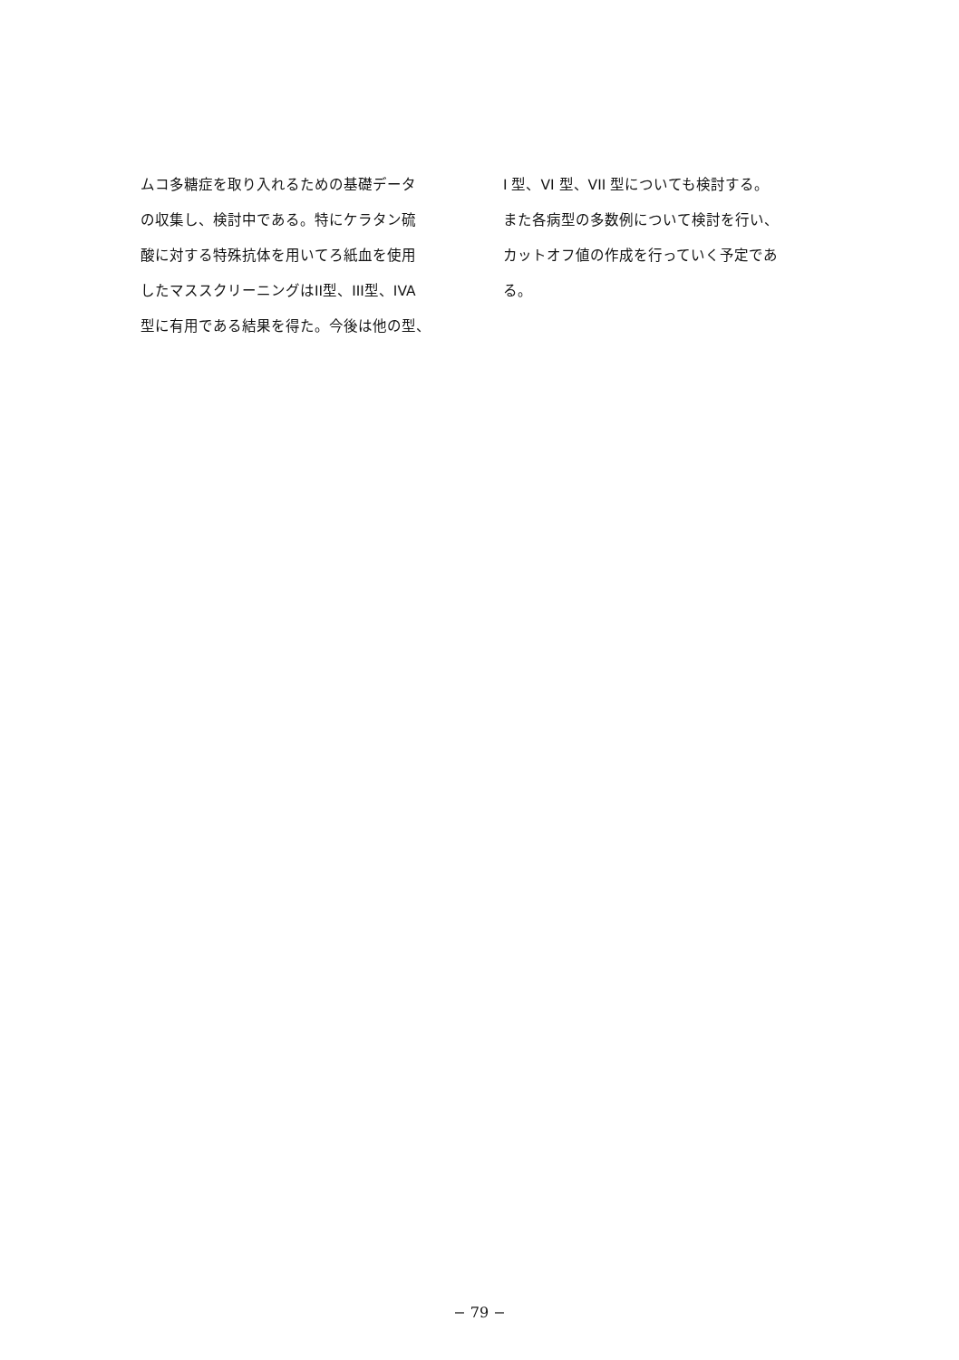ムコ多糖症を取り入れるための基礎データ
の収集し、検討中である。特にケラタン硫
酸に対する特殊抗体を用いてろ紙血を使用
したマススクリーニングはII型、III型、IVA
型に有用である結果を得た。今後は他の型、
I 型、VI 型、VII 型についても検討する。
また各病型の多数例について検討を行い、
カットオフ値の作成を行っていく予定であ
る。
− 79 −